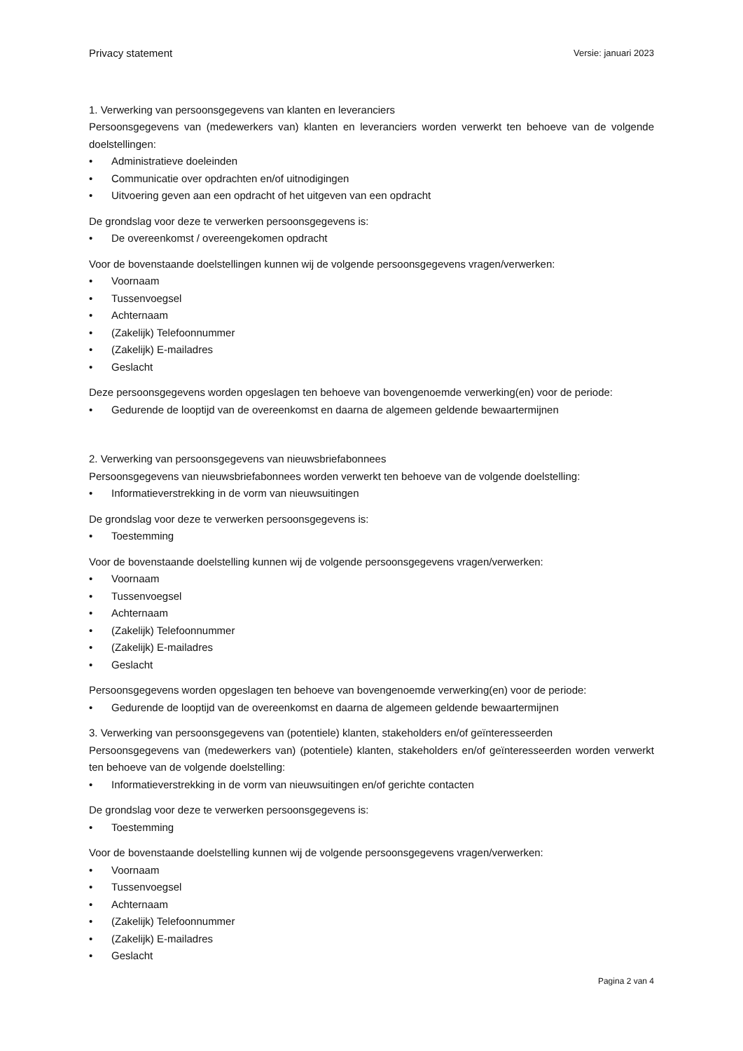Privacy statement Versie: januari 2023
1. Verwerking van persoonsgegevens van klanten en leveranciers
Persoonsgegevens van (medewerkers van) klanten en leveranciers worden verwerkt ten behoeve van de volgende doelstellingen:
Administratieve doeleinden
Communicatie over opdrachten en/of uitnodigingen
Uitvoering geven aan een opdracht of het uitgeven van een opdracht
De grondslag voor deze te verwerken persoonsgegevens is:
De overeenkomst / overeengekomen opdracht
Voor de bovenstaande doelstellingen kunnen wij de volgende persoonsgegevens vragen/verwerken:
Voornaam
Tussenvoegsel
Achternaam
(Zakelijk) Telefoonnummer
(Zakelijk) E-mailadres
Geslacht
Deze persoonsgegevens worden opgeslagen ten behoeve van bovengenoemde verwerking(en) voor de periode:
Gedurende de looptijd van de overeenkomst en daarna de algemeen geldende bewaartermijnen
2. Verwerking van persoonsgegevens van nieuwsbriefabonnees
Persoonsgegevens van nieuwsbriefabonnees worden verwerkt ten behoeve van de volgende doelstelling:
Informatieverstrekking in de vorm van nieuwsuitingen
De grondslag voor deze te verwerken persoonsgegevens is:
Toestemming
Voor de bovenstaande doelstelling kunnen wij de volgende persoonsgegevens vragen/verwerken:
Voornaam
Tussenvoegsel
Achternaam
(Zakelijk) Telefoonnummer
(Zakelijk) E-mailadres
Geslacht
Persoonsgegevens worden opgeslagen ten behoeve van bovengenoemde verwerking(en) voor de periode:
Gedurende de looptijd van de overeenkomst en daarna de algemeen geldende bewaartermijnen
3. Verwerking van persoonsgegevens van (potentiele) klanten, stakeholders en/of geïnteresseerden
Persoonsgegevens van (medewerkers van) (potentiele) klanten, stakeholders en/of geïnteresseerden worden verwerkt ten behoeve van de volgende doelstelling:
Informatieverstrekking in de vorm van nieuwsuitingen en/of gerichte contacten
De grondslag voor deze te verwerken persoonsgegevens is:
Toestemming
Voor de bovenstaande doelstelling kunnen wij de volgende persoonsgegevens vragen/verwerken:
Voornaam
Tussenvoegsel
Achternaam
(Zakelijk) Telefoonnummer
(Zakelijk) E-mailadres
Geslacht
Pagina 2 van 4